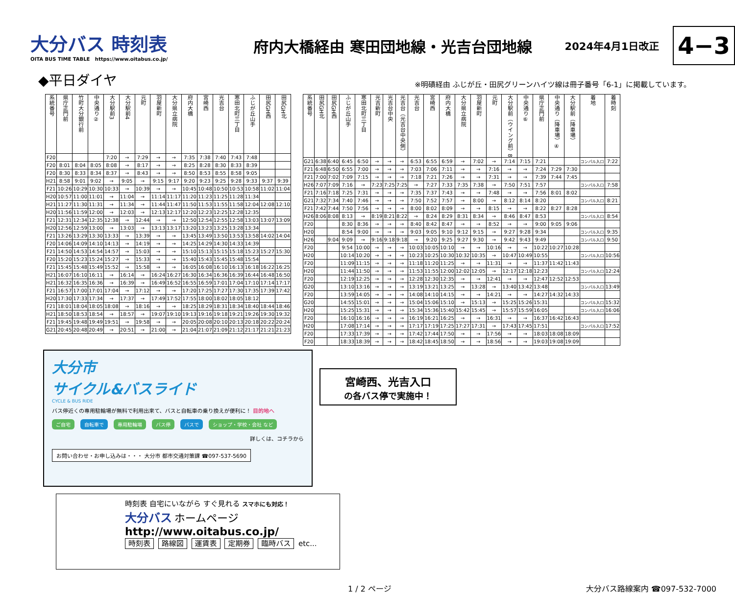大分バス 時刻表
OITA BUS TIME TABLE https://www.oitabus.co.jp/
府内大橋経由 寒田団地線・光吉台団地線
2024年4月1日改正
4−3
◆平日ダイヤ
※明磧経由 ふじが丘・田尻グリーンハイツ線は冊子番号「6-1」に掲載しています。
| 系統番号 | 県庁正門前 | 竹町大分銀行前 | 中央通り② | 大分駅前3 | 大分駅前4 | 元町 | 羽屋新町 | 大分県立病院 | 府内大橋 | 宮崎西 | 光吉台 | 寒田北町三丁目 | ふじが丘山手 | 田尻GH西 | 田尻GH北 |
| --- | --- | --- | --- | --- | --- | --- | --- | --- | --- | --- | --- | --- | --- | --- | --- |
| F20 | | | | 7:20 | → | 7:29 | → | → | 7:35 | 7:38 | 7:40 | 7:43 | 7:48 | | |
| F20 | 8:01 | 8:04 | 8:05 | 8:08 | → | 8:17 | → | → | 8:25 | 8:28 | 8:30 | 8:33 | 8:39 | | |
| F20 | 8:30 | 8:33 | 8:34 | 8:37 | → | 8:43 | → | → | 8:50 | 8:53 | 8:55 | 8:58 | 9:05 | | |
| H21 | 8:58 | 9:01 | 9:02 | → | 9:05 | → | 9:15 | 9:17 | 9:20 | 9:23 | 9:25 | 9:28 | 9:33 | 9:37 | 9:39 |
| F21 | 10:26 | 10:29 | 10:30 | 10:33 | → | 10:39 | → | → | 10:45 | 10:48 | 10:50 | 10:53 | 10:58 | 11:02 | 11:04 |
| H20 | 10:57 | 11:00 | 11:01 | → | 11:04 | → | 11:14 | 11:17 | 11:20 | 11:23 | 11:25 | 11:28 | 11:34 | | |
| H21 | 11:27 | 11:30 | 11:31 | → | 11:34 | → | 11:44 | 11:47 | 11:50 | 11:53 | 11:55 | 11:58 | 12:04 | 12:08 | 12:10 |
| H20 | 11:56 | 11:59 | 12:00 | → | 12:03 | → | 12:13 | 12:17 | 12:20 | 12:23 | 12:25 | 12:28 | 12:35 | | |
| F21 | 12:31 | 12:34 | 12:35 | 12:38 | → | 12:44 | → | → | 12:50 | 12:54 | 12:55 | 12:58 | 13:03 | 13:07 | 13:09 |
| H20 | 12:56 | 12:59 | 13:00 | → | 13:03 | → | 13:13 | 13:17 | 13:20 | 13:23 | 13:25 | 13:28 | 13:34 | | |
| F21 | 13:26 | 13:29 | 13:30 | 13:33 | → | 13:39 | → | → | 13:45 | 13:49 | 13:50 | 13:53 | 13:58 | 14:02 | 14:04 |
| F20 | 14:06 | 14:09 | 14:10 | 14:13 | → | 14:19 | → | → | 14:25 | 14:29 | 14:30 | 14:33 | 14:39 | | |
| F21 | 14:50 | 14:53 | 14:54 | 14:57 | → | 15:03 | → | → | 15:10 | 15:13 | 15:15 | 15:18 | 15:23 | 15:27 | 15:30 |
| F20 | 15:20 | 15:23 | 15:24 | 15:27 | → | 15:33 | → | → | 15:40 | 15:43 | 15:45 | 15:48 | 15:54 | | |
| F21 | 15:45 | 15:48 | 15:49 | 15:52 | → | 15:58 | → | → | 16:05 | 16:08 | 16:10 | 16:13 | 16:18 | 16:22 | 16:25 |
| H21 | 16:07 | 16:10 | 16:11 | → | 16:14 | → | 16:24 | 16:27 | 16:30 | 16:34 | 16:36 | 16:39 | 16:44 | 16:48 | 16:50 |
| H21 | 16:32 | 16:35 | 16:36 | → | 16:39 | → | 16:49 | 16:52 | 16:55 | 16:59 | 17:01 | 17:04 | 17:10 | 17:14 | 17:17 |
| F21 | 16:57 | 17:00 | 17:01 | 17:04 | → | 17:12 | → | → | 17:20 | 17:25 | 17:27 | 17:30 | 17:35 | 17:39 | 17:42 |
| H20 | 17:30 | 17:33 | 17:34 | → | 17:37 | → | 17:49 | 17:52 | 17:55 | 18:00 | 18:02 | 18:05 | 18:12 | | |
| F21 | 18:01 | 18:04 | 18:05 | 18:08 | → | 18:16 | → | → | 18:25 | 18:29 | 18:31 | 18:34 | 18:40 | 18:44 | 18:46 |
| H21 | 18:50 | 18:53 | 18:54 | → | 18:57 | → | 19:07 | 19:10 | 19:13 | 19:16 | 19:18 | 19:21 | 19:26 | 19:30 | 19:32 |
| F21 | 19:45 | 19:48 | 19:49 | 19:51 | → | 19:58 | → | → | 20:05 | 20:08 | 20:10 | 20:13 | 20:18 | 20:22 | 20:24 |
| G21 | 20:45 | 20:48 | 20:49 | → | 20:51 | → | 21:00 | → | 21:04 | 21:07 | 21:09 | 21:12 | 21:17 | 21:21 | 21:23 |
| 系統番号 | 田尻GH北 | 田尻GH西 | ふじが丘山手 | 寒田北町三丁目 | 光吉新町 | 光吉台中央 | 光吉台（光吉台中央側） | 光吉台 | 宮崎西 | 府内大橋 | 大分県立病院 | 羽屋新町 | 元町 | 大分駅前（ウイング前）8 | 中央通り⑥ | 県庁正門前 | 中央通り（降車場）④ | 大分駅前（降車場） | 着地 | 着時刻 |
| --- | --- | --- | --- | --- | --- | --- | --- | --- | --- | --- | --- | --- | --- | --- | --- | --- | --- | --- | --- | --- |
| G21 | 6:38 | 6:40 | 6:45 | 6:50 | → | → | → | 6:53 | 6:55 | 6:59 | → | 7:02 | → | 7:14 | 7:15 | 7:21 | | | コンパル入口 | 7:22 |
| F21 | 6:48 | 6:50 | 6:55 | 7:00 | → | → | → | 7:03 | 7:06 | 7:11 | → | → | 7:16 | → | → | 7:24 | 7:29 | 7:30 | | |
| F21 | 7:00 | 7:02 | 7:09 | 7:15 | → | → | → | 7:18 | 7:21 | 7:26 | → | → | 7:31 | → | → | 7:39 | 7:44 | 7:45 | | |
| H26 | 7:07 | 7:09 | 7:16 | → | 7:23 | 7:25 | 7:25 | → | 7:27 | 7:33 | 7:35 | 7:38 | → | 7:50 | 7:51 | 7:57 | | | コンパル入口 | 7:58 |
| F21 | 7:16 | 7:18 | 7:25 | 7:31 | → | → | → | 7:35 | 7:37 | 7:43 | → | → | 7:48 | → | → | 7:56 | 8:01 | 8:02 | | |
| G21 | 7:32 | 7:34 | 7:40 | 7:46 | → | → | → | 7:50 | 7:52 | 7:57 | → | 8:00 | → | 8:12 | 8:14 | 8:20 | | | コンパル入口 | 8:21 |
| F21 | 7:42 | 7:44 | 7:50 | 7:56 | → | → | → | 8:00 | 8:02 | 8:09 | → | → | 8:15 | → | → | 8:22 | 8:27 | 8:28 | | |
| H26 | 8:06 | 8:08 | 8:13 | → | 8:19 | 8:21 | 8:22 | → | 8:24 | 8:29 | 8:31 | 8:34 | → | 8:46 | 8:47 | 8:53 | | | コンパル入口 | 8:54 |
| F20 | | | 8:30 | 8:36 | → | → | → | 8:40 | 8:42 | 8:47 | → | → | 8:52 | → | → | 9:00 | 9:05 | 9:06 | | |
| H20 | | | 8:54 | 9:00 | → | → | → | 9:03 | 9:05 | 9:10 | 9:12 | 9:15 | → | 9:27 | 9:28 | 9:34 | | | コンパル入口 | 9:35 |
| H26 | | 9:04 | 9:09 | → | 9:16 | 9:18 | 9:18 | → | 9:20 | 9:25 | 9:27 | 9:30 | → | 9:42 | 9:43 | 9:49 | | | コンパル入口 | 9:50 |
| F20 | | | 9:54 | 10:00 | → | → | → | 10:03 | 10:05 | 10:10 | → | → | 10:16 | → | → | 10:22 | 10:27 | 10:28 | | |
| H20 | | | 10:14 | 10:20 | → | → | → | 10:23 | 10:25 | 10:30 | 10:32 | 10:35 | → | 10:47 | 10:49 | 10:55 | | | コンパル入口 | 10:56 |
| F20 | | | 11:09 | 11:15 | → | → | → | 11:18 | 11:20 | 11:25 | → | → | 11:31 | → | → | 11:37 | 11:42 | 11:43 | | |
| H20 | | | 11:44 | 11:50 | → | → | → | 11:53 | 11:55 | 12:00 | 12:02 | 12:05 | → | 12:17 | 12:18 | 12:23 | | | コンパル入口 | 12:24 |
| F20 | | | 12:19 | 12:25 | → | → | → | 12:28 | 12:30 | 12:35 | → | → | 12:41 | → | → | 12:47 | 12:52 | 12:53 | | |
| G20 | | | 13:10 | 13:16 | → | → | → | 13:19 | 13:21 | 13:25 | → | 13:28 | → | 13:40 | 13:42 | 13:48 | | | コンパル入口 | 13:49 |
| F20 | | | 13:59 | 14:05 | → | → | → | 14:08 | 14:10 | 14:15 | → | → | 14:21 | → | → | 14:27 | 14:32 | 14:33 | | |
| G20 | | | 14:55 | 15:01 | → | → | → | 15:04 | 15:06 | 15:10 | → | 15:13 | → | 15:25 | 15:26 | 15:31 | | | コンパル入口 | 15:32 |
| H20 | | | 15:25 | 15:31 | → | → | → | 15:34 | 15:36 | 15:40 | 15:42 | 15:45 | → | 15:57 | 15:59 | 16:05 | | | コンパル入口 | 16:06 |
| F20 | | | 16:10 | 16:16 | → | → | → | 16:19 | 16:21 | 16:25 | → | → | 16:31 | → | → | 16:37 | 16:42 | 16:43 | | |
| H20 | | | 17:08 | 17:14 | → | → | → | 17:17 | 17:19 | 17:25 | 17:27 | 17:31 | → | 17:43 | 17:45 | 17:51 | | | コンパル入口 | 17:52 |
| F20 | | | 17:33 | 17:39 | → | → | → | 17:42 | 17:44 | 17:50 | → | → | 17:56 | → | → | 18:03 | 18:08 | 18:09 | | |
| F20 | | | 18:33 | 18:39 | → | → | → | 18:42 | 18:45 | 18:50 | → | → | 18:56 | → | → | 19:03 | 19:08 | 19:09 | | |
大分市
サイクル&バスライド
CYCLE & BUS RIDE
バス停近くの専用駐輪場が無料で利用出来て、バスと自転車の乗り換えが便利に！ 目的地へ
ご自宅 自転車で 専用駐輪場 バス停 バスで ショップ・学校・会社 など
詳しくは、コチラから
お問い合わせ・お申し込みは・・・ 大分市 都市交通対策課 ☎097-537-5690
宮崎西、光吉入口
の各バス停で実施中！
時刻表 自宅にいながら すぐ見れる スマホにも対応！
大分バス ホームページ
http://www.oitabus.co.jp/
時刻表 路線図 運賃表 定期券 臨時バス etc...
1 / 2 ページ 大分バス路線案内 ☎097-532-7000